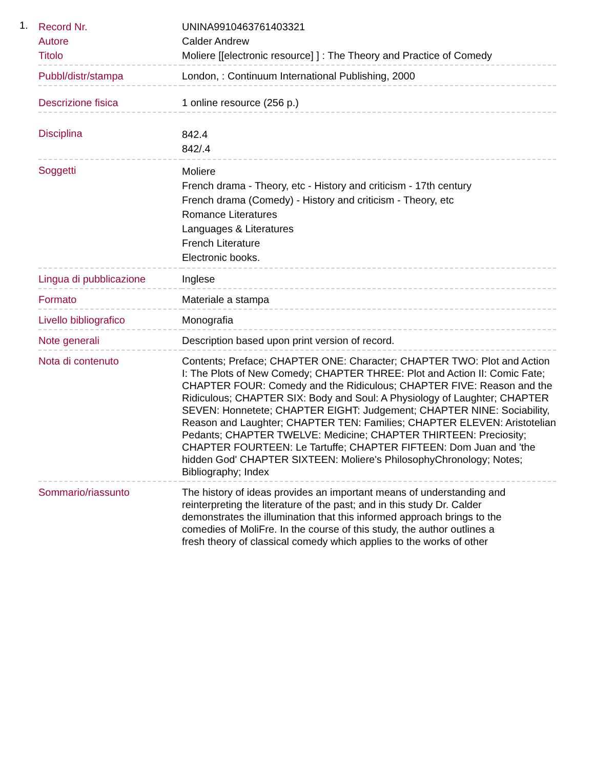1.
| Record Nr. | UNINA9910463761403321 |
| Autore | Calder Andrew |
| Titolo | Moliere [[electronic resource] ] : The Theory and Practice of Comedy |
| Pubbl/distr/stampa | London, : Continuum International Publishing, 2000 |
| Descrizione fisica | 1 online resource (256 p.) |
| Disciplina | 842.4 842/.4 |
| Soggetti | Moliere French drama - Theory, etc - History and criticism - 17th century French drama (Comedy) - History and criticism - Theory, etc Romance Literatures Languages & Literatures French Literature Electronic books. |
| Lingua di pubblicazione | Inglese |
| Formato | Materiale a stampa |
| Livello bibliografico | Monografia |
| Note generali | Description based upon print version of record. |
| Nota di contenuto | Contents; Preface; CHAPTER ONE: Character; CHAPTER TWO: Plot and Action I: The Plots of New Comedy; CHAPTER THREE: Plot and Action II: Comic Fate; CHAPTER FOUR: Comedy and the Ridiculous; CHAPTER FIVE: Reason and the Ridiculous; CHAPTER SIX: Body and Soul: A Physiology of Laughter; CHAPTER SEVEN: Honnetete; CHAPTER EIGHT: Judgement; CHAPTER NINE: Sociability, Reason and Laughter; CHAPTER TEN: Families; CHAPTER ELEVEN: Aristotelian Pedants; CHAPTER TWELVE: Medicine; CHAPTER THIRTEEN: Preciosity; CHAPTER FOURTEEN: Le Tartuffe; CHAPTER FIFTEEN: Dom Juan and 'the hidden God' CHAPTER SIXTEEN: Moliere's PhilosophyChronology; Notes; Bibliography; Index |
| Sommario/riassunto | The history of ideas provides an important means of understanding and reinterpreting the literature of the past; and in this study Dr. Calder demonstrates the illumination that this informed approach brings to the comedies of MoliFre. In the course of this study, the author outlines a fresh theory of classical comedy which applies to the works of other |